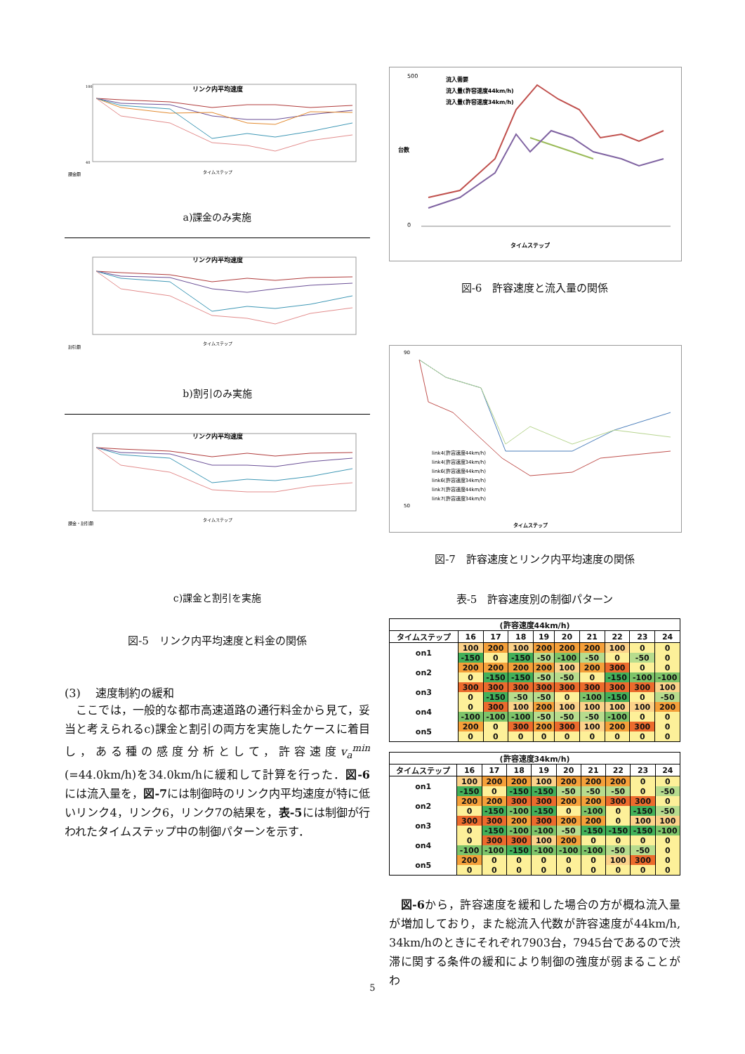リンク内平均速度
100
40
タイムステップ
課金額
a)課金のみ実施
リンク内平均速度
タイムステップ
割引額
b)割引のみ実施
リンク内平均速度
タイムステップ
課金・割引額
c)課金と割引を実施
図-5　リンク内平均速度と料金の関係
(3)　 速度制約の緩和
　ここでは，一般的な都市高速道路の通行料金から見て，妥当と考えられるc)課金と割引の両方を実施したケースに着目し，ある種の感度分析として，許容速度v<sub>a</sub><sup>min</sup> (=44.0km/h)を34.0km/hに緩和して計算を行った．図-6には流入量を，図-7には制御時のリンク内平均速度が特に低いリンク4，リンク6，リンク7の結果を，表-5には制御が行われたタイムステップ中の制御パターンを示す．
500
0
台数
タイムステップ
流入需要
流入量(許容速度44km/h)
流入量(許容速度34km/h)
図-6　許容速度と流入量の関係
90
50
タイムステップ
link4(許容速度44km/h)
link4(許容速度34km/h)
link6(許容速度44km/h)
link6(許容速度34km/h)
link7(許容速度44km/h)
link7(許容速度34km/h)
図-7　許容速度とリンク内平均速度の関係
表-5　許容速度別の制御パターン
| (許容速度44km/h) | | | | | | | | | |
| --- | --- | --- | --- | --- | --- | --- | --- | --- | --- |
| タイムステップ | 16 | 17 | 18 | 19 | 20 | 21 | 22 | 23 | 24 |
| on1 | 100 | 200 | 100 | 200 | 200 | 200 | 100 | 0 | 0 |
| | -150 | 0 | -150 | -50 | -100 | -50 | 0 | -50 | 0 |
| on2 | 200 | 200 | 200 | 200 | 100 | 200 | 300 | 0 | 0 |
| | 0 | -150 | -150 | -50 | -50 | 0 | -150 | -100 | -100 |
| on3 | 300 | 300 | 300 | 300 | 300 | 300 | 300 | 300 | 100 |
| | 0 | -150 | -50 | -50 | 0 | -100 | -150 | 0 | -50 |
| on4 | 0 | 300 | 100 | 200 | 100 | 100 | 100 | 100 | 200 |
| | -100 | -100 | -100 | -50 | -50 | -50 | -100 | 0 | 0 |
| on5 | 200 | 0 | 300 | 200 | 300 | 100 | 200 | 300 | 0 |
| | 0 | 0 | 0 | 0 | 0 | 0 | 0 | 0 | 0 |
| (許容速度34km/h) | | | | | | | | | |
| --- | --- | --- | --- | --- | --- | --- | --- | --- | --- |
| タイムステップ | 16 | 17 | 18 | 19 | 20 | 21 | 22 | 23 | 24 |
| on1 | 100 | 200 | 200 | 100 | 200 | 200 | 200 | 0 | 0 |
| | -150 | 0 | -150 | -150 | -50 | -50 | -50 | 0 | -50 |
| on2 | 200 | 200 | 300 | 300 | 200 | 200 | 300 | 300 | 0 |
| | 0 | -150 | -100 | -150 | 0 | -100 | 0 | -150 | -50 |
| on3 | 300 | 300 | 200 | 300 | 200 | 200 | 0 | 100 | 100 |
| | 0 | -150 | -100 | -100 | -50 | -150 | -150 | -150 | -100 |
| on4 | 0 | 300 | 300 | 100 | 200 | 0 | 0 | 0 | 0 |
| | -100 | -100 | -150 | -100 | -100 | -100 | -50 | -50 | 0 |
| on5 | 200 | 0 | 0 | 0 | 0 | 0 | 100 | 300 | 0 |
| | 0 | 0 | 0 | 0 | 0 | 0 | 0 | 0 | 0 |
　図-6から，許容速度を緩和した場合の方が概ね流入量が増加しており，また総流入代数が許容速度が44km/h, 34km/hのときにそれぞれ7903台，7945台であるので渋滞に関する条件の緩和により制御の強度が弱まることがわ
5